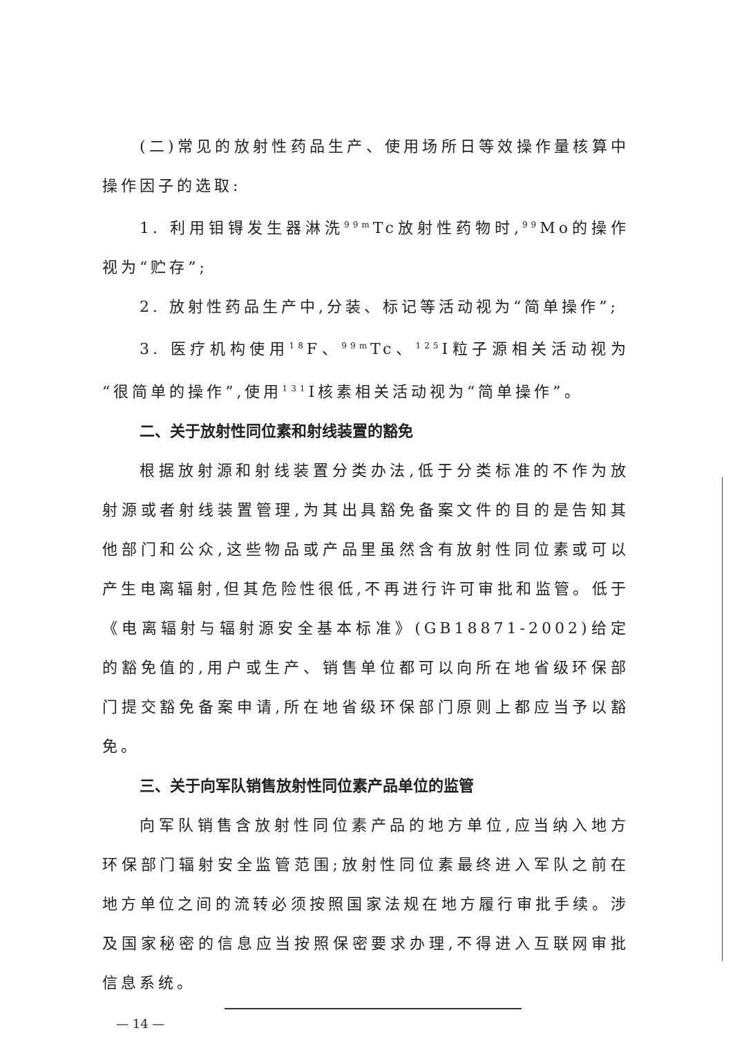(二)常见的放射性药品生产、使用场所日等效操作量核算中操作因子的选取:
1. 利用钼锝发生器淋洗<sup>99m</sup>Tc放射性药物时,<sup>99</sup>Mo的操作视为“贮存”;
2. 放射性药品生产中,分装、标记等活动视为“简单操作”;
3. 医疗机构使用<sup>18</sup>F、<sup>99m</sup>Tc、<sup>125</sup>I粒子源相关活动视为“很简单的操作”,使用<sup>131</sup>I核素相关活动视为“简单操作”。
二、关于放射性同位素和射线装置的豁免
根据放射源和射线装置分类办法,低于分类标准的不作为放射源或者射线装置管理,为其出具豁免备案文件的目的是告知其他部门和公众,这些物品或产品里虽然含有放射性同位素或可以产生电离辐射,但其危险性很低,不再进行许可审批和监管。低于《电离辐射与辐射源安全基本标准》(GB18871-2002)给定的豁免值的,用户或生产、销售单位都可以向所在地省级环保部门提交豁免备案申请,所在地省级环保部门原则上都应当予以豁免。
三、关于向军队销售放射性同位素产品单位的监管
向军队销售含放射性同位素产品的地方单位,应当纳入地方环保部门辐射安全监管范围;放射性同位素最终进入军队之前在地方单位之间的流转必须按照国家法规在地方履行审批手续。涉及国家秘密的信息应当按照保密要求办理,不得进入互联网审批信息系统。
— 14 —